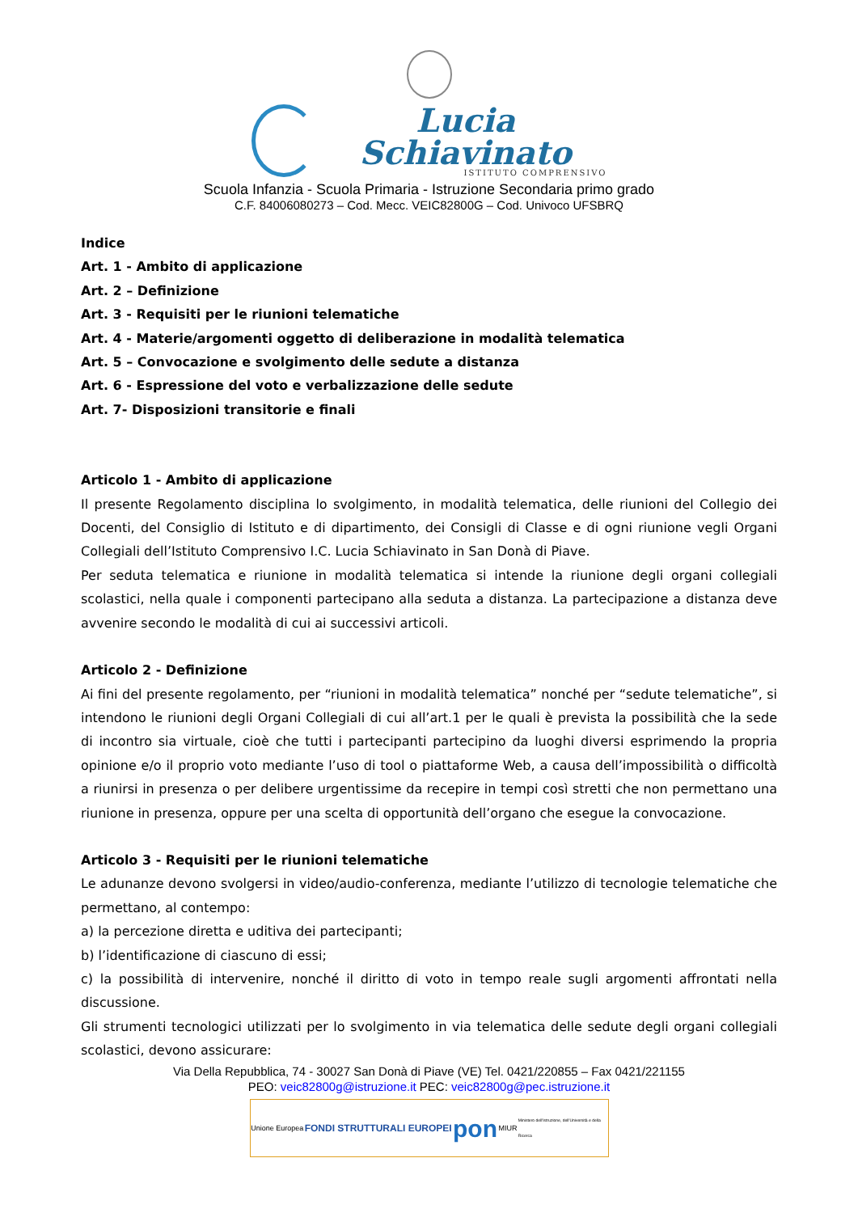Lucia Schiavinato
ISTITUTO COMPRENSIVO
Scuola Infanzia - Scuola Primaria - Istruzione Secondaria primo grado
C.F. 84006080273 – Cod. Mecc. VEIC82800G – Cod. Univoco UFSBRQ
Indice
Art. 1 - Ambito di applicazione
Art. 2 – Definizione
Art. 3 - Requisiti per le riunioni telematiche
Art. 4 - Materie/argomenti oggetto di deliberazione in modalità telematica
Art. 5 – Convocazione e svolgimento delle sedute a distanza
Art. 6 - Espressione del voto e verbalizzazione delle sedute
Art. 7- Disposizioni transitorie e finali
Articolo 1 - Ambito di applicazione
Il presente Regolamento disciplina lo svolgimento, in modalità telematica, delle riunioni del Collegio dei Docenti, del Consiglio di Istituto e di dipartimento, dei Consigli di Classe e di ogni riunione vegli Organi Collegiali dell’Istituto Comprensivo I.C. Lucia Schiavinato in San Donà di Piave.
Per seduta telematica e riunione in modalità telematica si intende la riunione degli organi collegiali scolastici, nella quale i componenti partecipano alla seduta a distanza. La partecipazione a distanza deve avvenire secondo le modalità di cui ai successivi articoli.
Articolo 2 - Definizione
Ai fini del presente regolamento, per “riunioni in modalità telematica” nonché per “sedute telematiche”, si intendono le riunioni degli Organi Collegiali di cui all’art.1 per le quali è prevista la possibilità che la sede di incontro sia virtuale, cioè che tutti i partecipanti partecipino da luoghi diversi esprimendo la propria opinione e/o il proprio voto mediante l’uso di tool o piattaforme Web, a causa dell’impossibilità o difficoltà a riunirsi in presenza o per delibere urgentissime da recepire in tempi così stretti che non permettano una riunione in presenza, oppure per una scelta di opportunità dell’organo che esegue la convocazione.
Articolo 3 - Requisiti per le riunioni telematiche
Le adunanze devono svolgersi in video/audio-conferenza, mediante l’utilizzo di tecnologie telematiche che permettano, al contempo:
a) la percezione diretta e uditiva dei partecipanti;
b) l’identificazione di ciascuno di essi;
c) la possibilità di intervenire, nonché il diritto di voto in tempo reale sugli argomenti affrontati nella discussione.
Gli strumenti tecnologici utilizzati per lo svolgimento in via telematica delle sedute degli organi collegiali scolastici, devono assicurare:
Via Della Repubblica, 74 - 30027 San Donà di Piave (VE) Tel. 0421/220855 – Fax 0421/221155
PEO: veic82800g@istruzione.it PEC: veic82800g@pec.istruzione.it
Unione Europea FONDI STRUTTURALI EUROPEI pon MIUR Ministero dell'Istruzione, dell'Università e della Ricerca